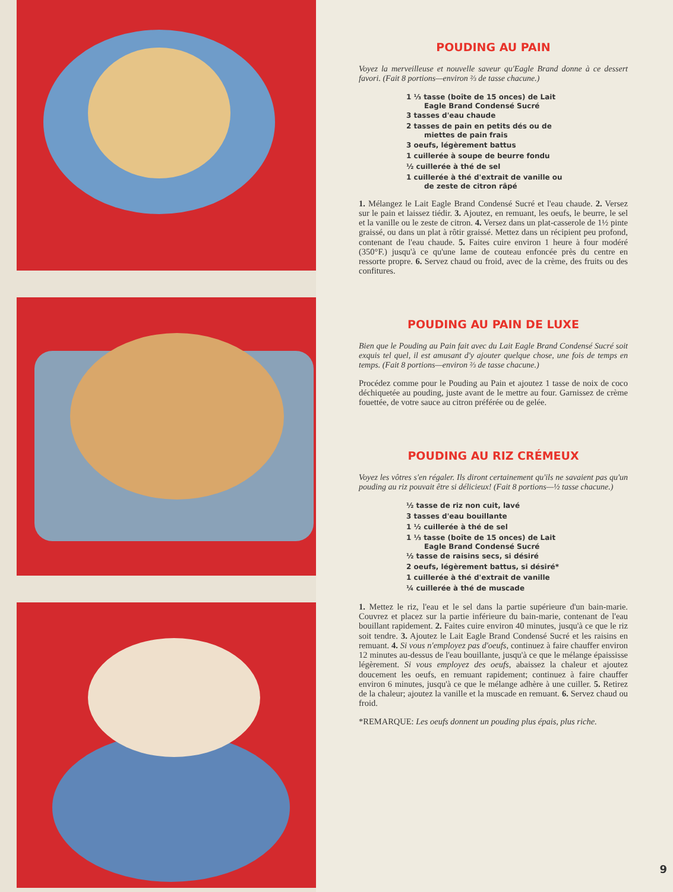POUDING AU PAIN
Voyez la merveilleuse et nouvelle saveur qu'Eagle Brand donne à ce dessert favori. (Fait 8 portions—environ ⅔ de tasse chacune.)
1 ⅓ tasse (boîte de 15 onces) de Lait
Eagle Brand Condensé Sucré
3 tasses d'eau chaude
2 tasses de pain en petits dés ou de
miettes de pain frais
3 oeufs, légèrement battus
1 cuillerée à soupe de beurre fondu
½ cuillerée à thé de sel
1 cuillerée à thé d'extrait de vanille ou
de zeste de citron râpé
1. Mélangez le Lait Eagle Brand Condensé Sucré et l'eau chaude. 2. Versez sur le pain et laissez tiédir. 3. Ajoutez, en remuant, les oeufs, le beurre, le sel et la vanille ou le zeste de citron. 4. Versez dans un plat-casserole de 1½ pinte graissé, ou dans un plat à rôtir graissé. Mettez dans un récipient peu profond, contenant de l'eau chaude. 5. Faites cuire environ 1 heure à four modéré (350°F.) jusqu'à ce qu'une lame de couteau enfoncée près du centre en ressorte propre. 6. Servez chaud ou froid, avec de la crème, des fruits ou des confitures.
POUDING AU PAIN DE LUXE
Bien que le Pouding au Pain fait avec du Lait Eagle Brand Condensé Sucré soit exquis tel quel, il est amusant d'y ajouter quelque chose, une fois de temps en temps. (Fait 8 portions—environ ⅔ de tasse chacune.)
Procédez comme pour le Pouding au Pain et ajoutez 1 tasse de noix de coco déchiquetée au pouding, juste avant de le mettre au four. Garnissez de crème fouettée, de votre sauce au citron préférée ou de gelée.
POUDING AU RIZ CRÉMEUX
Voyez les vôtres s'en régaler. Ils diront certainement qu'ils ne savaient pas qu'un pouding au riz pouvait être si délicieux! (Fait 8 portions—½ tasse chacune.)
½ tasse de riz non cuit, lavé
3 tasses d'eau bouillante
1 ½ cuillerée à thé de sel
1 ⅓ tasse (boîte de 15 onces) de Lait
Eagle Brand Condensé Sucré
½ tasse de raisins secs, si désiré
2 oeufs, légèrement battus, si désiré*
1 cuillerée à thé d'extrait de vanille
¼ cuillerée à thé de muscade
1. Mettez le riz, l'eau et le sel dans la partie supérieure d'un bain-marie. Couvrez et placez sur la partie inférieure du bain-marie, contenant de l'eau bouillant rapidement. 2. Faites cuire environ 40 minutes, jusqu'à ce que le riz soit tendre. 3. Ajoutez le Lait Eagle Brand Condensé Sucré et les raisins en remuant. 4. Si vous n'employez pas d'oeufs, continuez à faire chauffer environ 12 minutes au-dessus de l'eau bouillante, jusqu'à ce que le mélange épaississe légèrement. Si vous employez des oeufs, abaissez la chaleur et ajoutez doucement les oeufs, en remuant rapidement; continuez à faire chauffer environ 6 minutes, jusqu'à ce que le mélange adhère à une cuiller. 5. Retirez de la chaleur; ajoutez la vanille et la muscade en remuant. 6. Servez chaud ou froid.
*REMARQUE: Les oeufs donnent un pouding plus épais, plus riche.
9